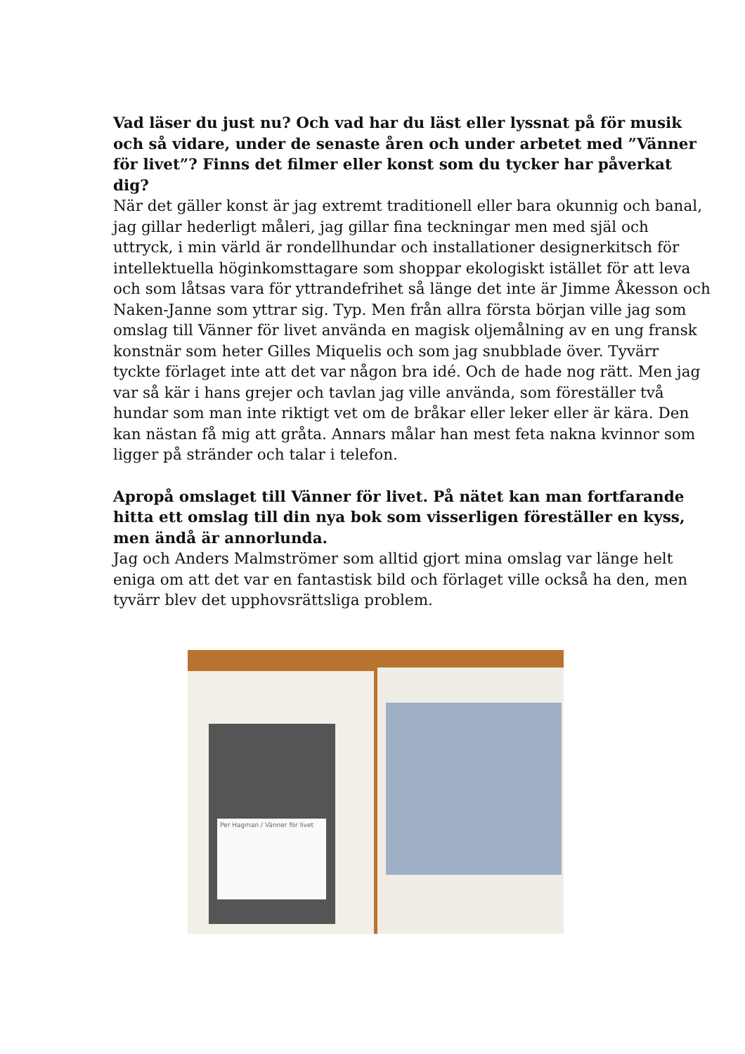Vad läser du just nu? Och vad har du läst eller lyssnat på för musik och så vidare, under de senaste åren och under arbetet med ”Vänner för livet”? Finns det filmer eller konst som du tycker har påverkat dig?
När det gäller konst är jag extremt traditionell eller bara okunnig och banal, jag gillar hederligt måleri, jag gillar fina teckningar men med själ och uttryck, i min värld är rondellhundar och installationer designerkitsch för intellektuella höginkomsttagare som shoppar ekologiskt istället för att leva och som låtsas vara för yttrandefrihet så länge det inte är Jimme Åkesson och Naken-Janne som yttrar sig. Typ. Men från allra första början ville jag som omslag till Vänner för livet använda en magisk oljemålning av en ung fransk konstnär som heter Gilles Miquelis och som jag snubblade över. Tyvärr tyckte förlaget inte att det var någon bra idé. Och de hade nog rätt. Men jag var så kär i hans grejer och tavlan jag ville använda, som föreställer två hundar som man inte riktigt vet om de bråkar eller leker eller är kära. Den kan nästan få mig att gråta. Annars målar han mest feta nakna kvinnor som ligger på stränder och talar i telefon.
Apropå omslaget till Vänner för livet. På nätet kan man fortfarande hitta ett omslag till din nya bok som visserligen föreställer en kyss, men ändå är annorlunda.
Jag och Anders Malmströmer som alltid gjort mina omslag var länge helt eniga om att det var en fantastisk bild och förlaget ville också ha den, men tyvärr blev det upphovsrättsliga problem.
Per Hagman / Vänner för livet